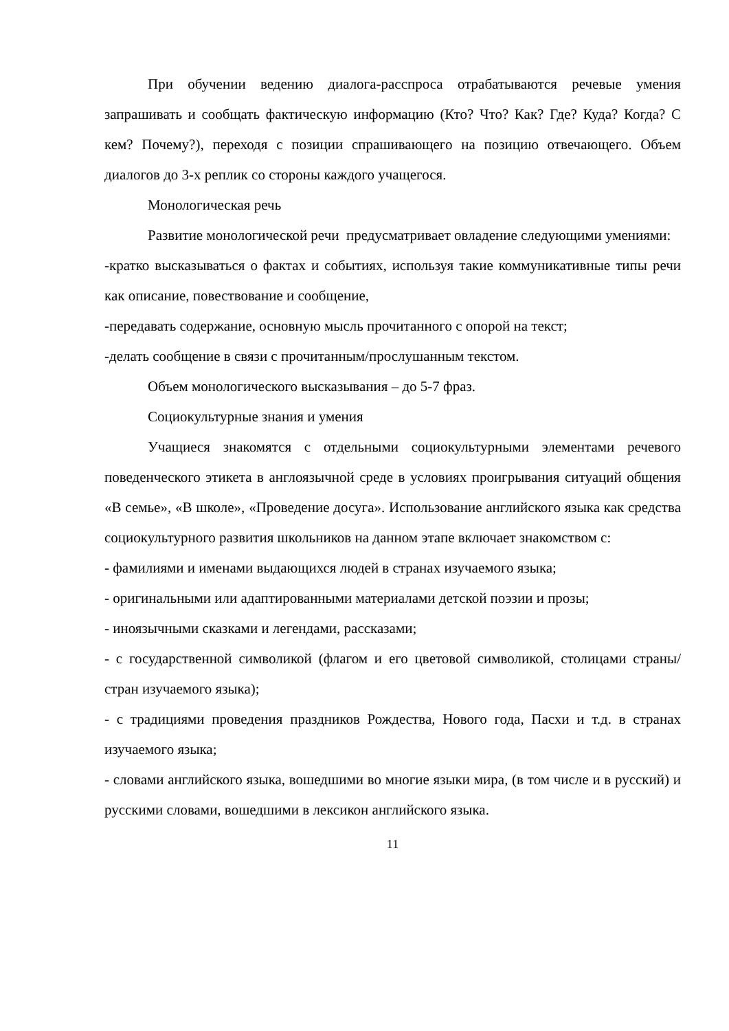При обучении ведению диалога-расспроса отрабатываются речевые умения запрашивать и сообщать фактическую информацию (Кто? Что? Как? Где? Куда? Когда? С кем? Почему?), переходя с позиции спрашивающего на позицию отвечающего. Объем диалогов до 3-х реплик со стороны каждого учащегося.
Монологическая речь
Развитие монологической речи предусматривает овладение следующими умениями:
-кратко высказываться о фактах и событиях, используя такие коммуникативные типы речи как описание, повествование и сообщение,
-передавать содержание, основную мысль прочитанного с опорой на текст;
-делать сообщение в связи с прочитанным/прослушанным текстом.
Объем монологического высказывания – до 5-7 фраз.
Социокультурные знания и умения
Учащиеся знакомятся с отдельными социокультурными элементами речевого поведенческого этикета в англоязычной среде в условиях проигрывания ситуаций общения «В семье», «В школе», «Проведение досуга». Использование английского языка как средства социокультурного развития школьников на данном этапе включает знакомством с:
- фамилиями и именами выдающихся людей в странах изучаемого языка;
- оригинальными или адаптированными материалами детской поэзии и прозы;
- иноязычными сказками и легендами, рассказами;
- с государственной символикой (флагом и его цветовой символикой, столицами страны/ стран изучаемого языка);
- с традициями проведения праздников Рождества, Нового года, Пасхи и т.д. в странах изучаемого языка;
- словами английского языка, вошедшими во многие языки мира, (в том числе и в русский) и русскими словами, вошедшими в лексикон английского языка.
11